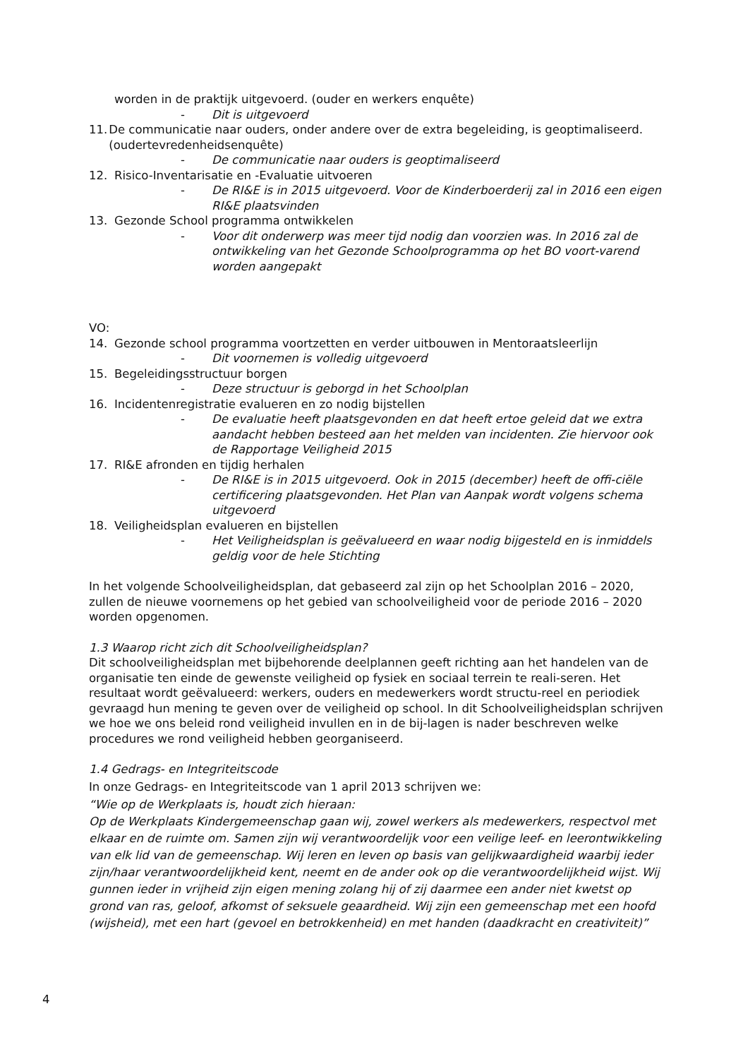worden in de praktijk uitgevoerd. (ouder en werkers enquête)
- Dit is uitgevoerd
11. De communicatie naar ouders, onder andere over de extra begeleiding, is geoptimaliseerd. (oudertevredenheidsenquête)
- De communicatie naar ouders is geoptimaliseerd
12. Risico-Inventarisatie en -Evaluatie uitvoeren
- De RI&E is in 2015 uitgevoerd. Voor de Kinderboerderij zal in 2016 een eigen RI&E plaatsvinden
13. Gezonde School programma ontwikkelen
- Voor dit onderwerp was meer tijd nodig dan voorzien was. In 2016 zal de ontwikkeling van het Gezonde Schoolprogramma op het BO voort-varend worden aangepakt
VO:
14. Gezonde school programma voortzetten en verder uitbouwen in Mentoraatsleerlijn
- Dit voornemen is volledig uitgevoerd
15. Begeleidingsstructuur borgen
- Deze structuur is geborgd in het Schoolplan
16. Incidentenregistratie evalueren en zo nodig bijstellen
- De evaluatie heeft plaatsgevonden en dat heeft ertoe geleid dat we extra aandacht hebben besteed aan het melden van incidenten. Zie hiervoor ook de Rapportage Veiligheid 2015
17. RI&E afronden en tijdig herhalen
- De RI&E is in 2015 uitgevoerd. Ook in 2015 (december) heeft de offi-ciële certificering plaatsgevonden. Het Plan van Aanpak wordt volgens schema uitgevoerd
18. Veiligheidsplan evalueren en bijstellen
- Het Veiligheidsplan is geëvalueerd en waar nodig bijgesteld en is inmiddels geldig voor de hele Stichting
In het volgende Schoolveiligheidsplan, dat gebaseerd zal zijn op het Schoolplan 2016 – 2020, zullen de nieuwe voornemens op het gebied van schoolveiligheid voor de periode 2016 – 2020 worden opgenomen.
1.3 Waarop richt zich dit Schoolveiligheidsplan?
Dit schoolveiligheidsplan met bijbehorende deelplannen geeft richting aan het handelen van de organisatie ten einde de gewenste veiligheid op fysiek en sociaal terrein te reali-seren. Het resultaat wordt geëvalueerd: werkers, ouders en medewerkers wordt structu-reel en periodiek gevraagd hun mening te geven over de veiligheid op school. In dit Schoolveiligheidsplan schrijven we hoe we ons beleid rond veiligheid invullen en in de bij-lagen is nader beschreven welke procedures we rond veiligheid hebben georganiseerd.
1.4 Gedrags- en Integriteitscode
In onze Gedrags- en Integriteitscode van 1 april 2013 schrijven we:
“Wie op de Werkplaats is, houdt zich hieraan:
Op de Werkplaats Kindergemeenschap gaan wij, zowel werkers als medewerkers, respectvol met elkaar en de ruimte om. Samen zijn wij verantwoordelijk voor een veilige leef- en leerontwikkeling van elk lid van de gemeenschap. Wij leren en leven op basis van gelijkwaardigheid waarbij ieder zijn/haar verantwoordelijkheid kent, neemt en de ander ook op die verantwoordelijkheid wijst. Wij gunnen ieder in vrijheid zijn eigen mening zolang hij of zij daarmee een ander niet kwetst op grond van ras, geloof, afkomst of seksuele geaardheid. Wij zijn een gemeenschap met een hoofd (wijsheid), met een hart (gevoel en betrokkenheid) en met handen (daadkracht en creativiteit)”
4